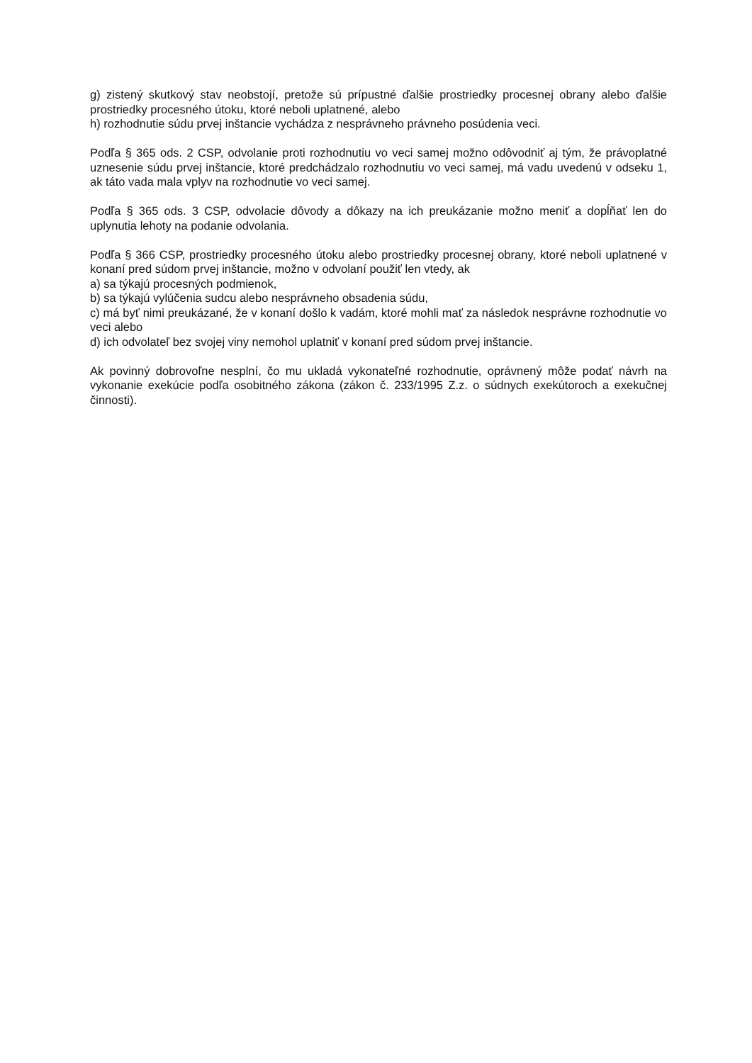g) zistený skutkový stav neobstojí, pretože sú prípustné ďalšie prostriedky procesnej obrany alebo ďalšie prostriedky procesného útoku, ktoré neboli uplatnené, alebo
h) rozhodnutie súdu prvej inštancie vychádza z nesprávneho právneho posúdenia veci.
Podľa § 365 ods. 2 CSP, odvolanie proti rozhodnutiu vo veci samej možno odôvodniť aj tým, že právoplatné uznesenie súdu prvej inštancie, ktoré predchádzalo rozhodnutiu vo veci samej, má vadu uvedenú v odseku 1, ak táto vada mala vplyv na rozhodnutie vo veci samej.
Podľa § 365 ods. 3 CSP, odvolacie dôvody a dôkazy na ich preukázanie možno meniť a dopĺňať len do uplynutia lehoty na podanie odvolania.
Podľa § 366 CSP, prostriedky procesného útoku alebo prostriedky procesnej obrany, ktoré neboli uplatnené v konaní pred súdom prvej inštancie, možno v odvolaní použiť len vtedy, ak
a) sa týkajú procesných podmienok,
b) sa týkajú vylúčenia sudcu alebo nesprávneho obsadenia súdu,
c) má byť nimi preukázané, že v konaní došlo k vadám, ktoré mohli mať za následok nesprávne rozhodnutie vo veci alebo
d) ich odvolateľ bez svojej viny nemohol uplatniť v konaní pred súdom prvej inštancie.
Ak povinný dobrovoľne nesplní, čo mu ukladá vykonateľné rozhodnutie, oprávnený môže podať návrh na vykonanie exekúcie podľa osobitného zákona (zákon č. 233/1995 Z.z. o súdnych exekútoroch a exekučnej činnosti).